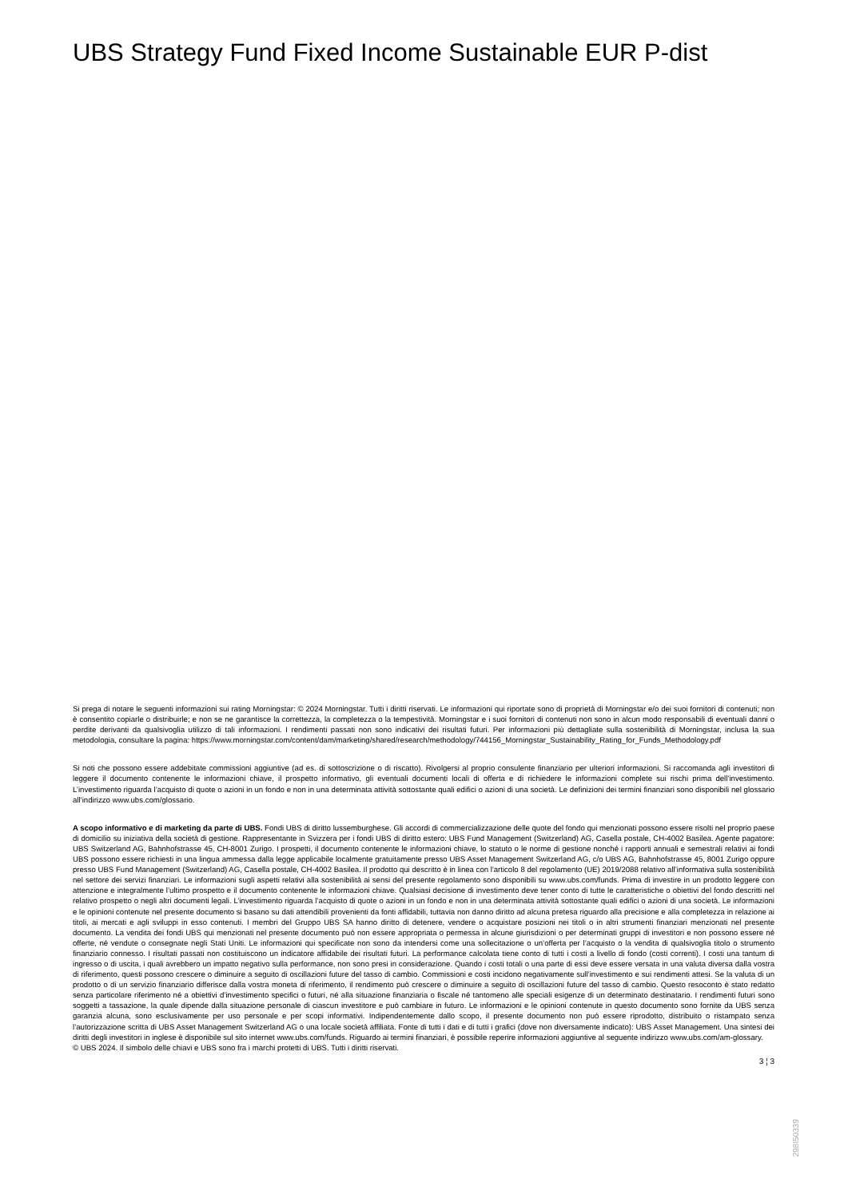UBS Strategy Fund Fixed Income Sustainable EUR P-dist
Si prega di notare le seguenti informazioni sui rating Morningstar: © 2024 Morningstar. Tutti i diritti riservati. Le informazioni qui riportate sono di proprietà di Morningstar e/o dei suoi fornitori di contenuti; non è consentito copiarle o distribuirle; e non se ne garantisce la correttezza, la completezza o la tempestività. Morningstar e i suoi fornitori di contenuti non sono in alcun modo responsabili di eventuali danni o perdite derivanti da qualsivoglia utilizzo di tali informazioni. I rendimenti passati non sono indicativi dei risultati futuri. Per informazioni più dettagliate sulla sostenibilità di Morningstar, inclusa la sua metodologia, consultare la pagina: https://www.morningstar.com/content/dam/marketing/shared/research/methodology/744156_Morningstar_Sustainability_Rating_for_Funds_Methodology.pdf
Si noti che possono essere addebitate commissioni aggiuntive (ad es. di sottoscrizione o di riscatto). Rivolgersi al proprio consulente finanziario per ulteriori informazioni. Si raccomanda agli investitori di leggere il documento contenente le informazioni chiave, il prospetto informativo, gli eventuali documenti locali di offerta e di richiedere le informazioni complete sui rischi prima dell’investimento. L’investimento riguarda l’acquisto di quote o azioni in un fondo e non in una determinata attività sottostante quali edifici o azioni di una società. Le definizioni dei termini finanziari sono disponibili nel glossario all’indirizzo www.ubs.com/glossario.
A scopo informativo e di marketing da parte di UBS. Fondi UBS di diritto lussemburghese. Gli accordi di commercializzazione delle quote del fondo qui menzionati possono essere risolti nel proprio paese di domicilio su iniziativa della società di gestione. Rappresentante in Svizzera per i fondi UBS di diritto estero: UBS Fund Management (Switzerland) AG, Casella postale, CH-4002 Basilea. Agente pagatore: UBS Switzerland AG, Bahnhofstrasse 45, CH-8001 Zurigo. I prospetti, il documento contenente le informazioni chiave, lo statuto o le norme di gestione nonché i rapporti annuali e semestrali relativi ai fondi UBS possono essere richiesti in una lingua ammessa dalla legge applicabile localmente gratuitamente presso UBS Asset Management Switzerland AG, c/o UBS AG, Bahnhofstrasse 45, 8001 Zurigo oppure presso UBS Fund Management (Switzerland) AG, Casella postale, CH-4002 Basilea. Il prodotto qui descritto è in linea con l'articolo 8 del regolamento (UE) 2019/2088 relativo all’informativa sulla sostenibilità nel settore dei servizi finanziari. Le informazioni sugli aspetti relativi alla sostenibilità ai sensi del presente regolamento sono disponibili su www.ubs.com/funds. Prima di investire in un prodotto leggere con attenzione e integralmente l’ultimo prospetto e il documento contenente le informazioni chiave. Qualsiasi decisione di investimento deve tener conto di tutte le caratteristiche o obiettivi del fondo descritti nel relativo prospetto o negli altri documenti legali. L’investimento riguarda l’acquisto di quote o azioni in un fondo e non in una determinata attività sottostante quali edifici o azioni di una società. Le informazioni e le opinioni contenute nel presente documento si basano su dati attendibili provenienti da fonti affidabili, tuttavia non danno diritto ad alcuna pretesa riguardo alla precisione e alla completezza in relazione ai titoli, ai mercati e agli sviluppi in esso contenuti. I membri del Gruppo UBS SA hanno diritto di detenere, vendere o acquistare posizioni nei titoli o in altri strumenti finanziari menzionati nel presente documento. La vendita dei fondi UBS qui menzionati nel presente documento può non essere appropriata o permessa in alcune giurisdizioni o per determinati gruppi di investitori e non possono essere né offerte, né vendute o consegnate negli Stati Uniti. Le informazioni qui specificate non sono da intendersi come una sollecitazione o un’offerta per l’acquisto o la vendita di qualsivoglia titolo o strumento finanziario connesso. I risultati passati non costituiscono un indicatore affidabile dei risultati futuri. La performance calcolata tiene conto di tutti i costi a livello di fondo (costi correnti). I costi una tantum di ingresso o di uscita, i quali avrebbero un impatto negativo sulla performance, non sono presi in considerazione. Quando i costi totali o una parte di essi deve essere versata in una valuta diversa dalla vostra di riferimento, questi possono crescere o diminuire a seguito di oscillazioni future del tasso di cambio. Commissioni e costi incidono negativamente sull’investimento e sui rendimenti attesi. Se la valuta di un prodotto o di un servizio finanziario differisce dalla vostra moneta di riferimento, il rendimento può crescere o diminuire a seguito di oscillazioni future del tasso di cambio. Questo resoconto è stato redatto senza particolare riferimento né a obiettivi d’investimento specifici o futuri, né alla situazione finanziaria o fiscale né tantomeno alle speciali esigenze di un determinato destinatario. I rendimenti futuri sono soggetti a tassazione, la quale dipende dalla situazione personale di ciascun investitore e può cambiare in futuro. Le informazioni e le opinioni contenute in questo documento sono fornite da UBS senza garanzia alcuna, sono esclusivamente per uso personale e per scopi informativi. Indipendentemente dallo scopo, il presente documento non può essere riprodotto, distribuito o ristampato senza l’autorizzazione scritta di UBS Asset Management Switzerland AG o una locale società affiliata. Fonte di tutti i dati e di tutti i grafici (dove non diversamente indicato): UBS Asset Management. Una sintesi dei diritti degli investitori in inglese è disponibile sul sito internet www.ubs.com/funds. Riguardo ai termini finanziari, è possibile reperire informazioni aggiuntive al seguente indirizzo www.ubs.com/am-glossary.
© UBS 2024. Il simbolo delle chiavi e UBS sono fra i marchi protetti di UBS. Tutti i diritti riservati.
3 ¦ 3
298I50339